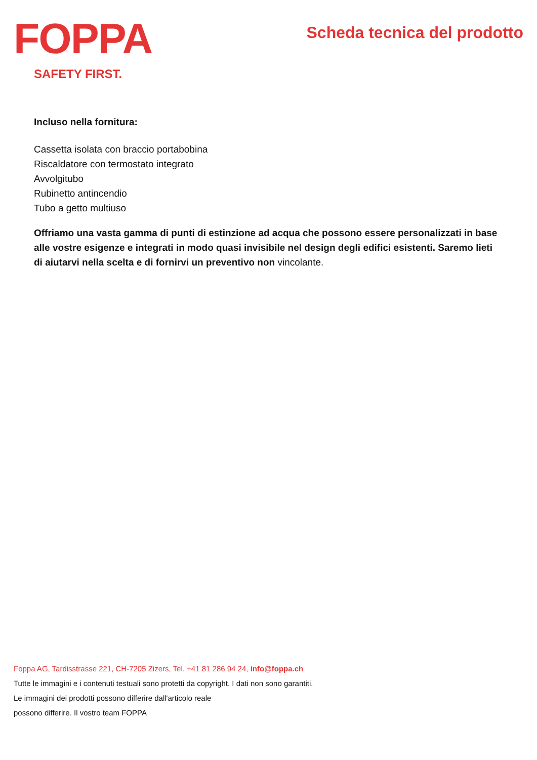FOPPA
SAFETY FIRST.
Scheda tecnica del prodotto
Incluso nella fornitura:
Cassetta isolata con braccio portabobina
Riscaldatore con termostato integrato
Avvolgitubo
Rubinetto antincendio
Tubo a getto multiuso
Offriamo una vasta gamma di punti di estinzione ad acqua che possono essere personalizzati in base alle vostre esigenze e integrati in modo quasi invisibile nel design degli edifici esistenti. Saremo lieti di aiutarvi nella scelta e di fornirvi un preventivo non vincolante.
Foppa AG, Tardisstrasse 221, CH-7205 Zizers, Tel. +41 81 286 94 24, info@foppa.ch
Tutte le immagini e i contenuti testuali sono protetti da copyright. I dati non sono garantiti.
Le immagini dei prodotti possono differire dall'articolo reale
possono differire. Il vostro team FOPPA